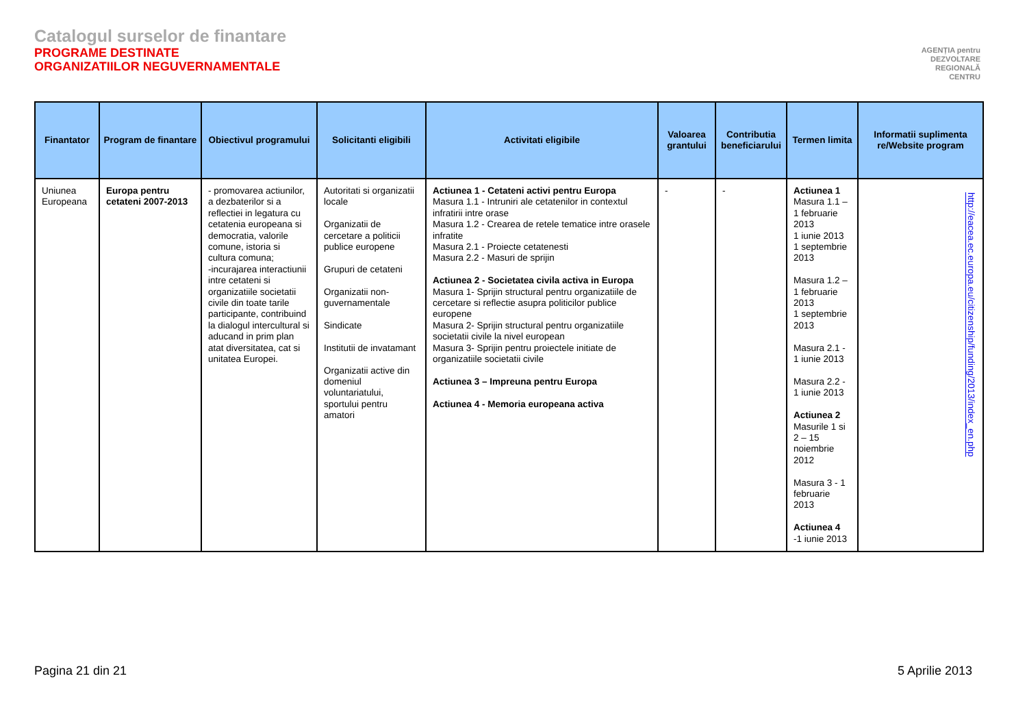Catalogul surselor de finantare
PROGRAME DESTINATE
ORGANIZATIILOR NEGUVERNAMENTALE
AGENȚIA pentru
DEZVOLTARE
REGIONALĂ
CENTRU
| Finantator | Program de finantare | Obiectivul programului | Solicitanti eligibili | Activitati eligibile | Valoarea grantului | Contributia beneficiarului | Termen limita | Informatii suplimenta re/Website program |
| --- | --- | --- | --- | --- | --- | --- | --- | --- |
| Uniunea Europeana | Europa pentru cetateni 2007-2013 | - promovarea actiunilor, a dezbaterilor si a reflectiei in legatura cu cetatenia europeana si democratia, valorile comune, istoria si cultura comuna; -incurajarea interactiunii intre cetateni si organizatiile societatii civile din toate tarile participante, contribuind la dialogul intercultural si aducand in prim plan atat diversitatea, cat si unitatea Europei. | Autoritati si organizatii locale Organizatii de cercetare a politicii publice europene Grupuri de cetateni Organizatii non-guvernamentale Sindicate Institutii de invatamant Organizatii active din domeniul voluntariatului, sportului pentru amatori | Actiunea 1 - Cetateni activi pentru Europa Masura 1.1 - Intruniri ale cetatenilor in contextul infratirii intre orase Masura 1.2 - Crearea de retele tematice intre orasele infratite Masura 2.1 - Proiecte cetatenesti Masura 2.2 - Masuri de sprijin Actiunea 2 - Societatea civila activa in Europa Masura 1- Sprijin structural pentru organizatiile de cercetare si reflectie asupra politicilor publice europene Masura 2- Sprijin structural pentru organizatiile societatii civile la nivel european Masura 3- Sprijin pentru proiectele initiate de organizatiile societatii civile Actiunea 3 – Impreuna pentru Europa Actiunea 4 - Memoria europeana activa | - | - | Actiunea 1 Masura 1.1 – 1 februarie 2013 1 iunie 2013 1 septembrie 2013 Masura 1.2 – 1 februarie 2013 1 septembrie 2013 Masura 2.1 - 1 iunie 2013 Masura 2.2 - 1 iunie 2013 Actiunea 2 Masurile 1 si 2 – 15 noiembrie 2012 Masura 3 - 1 februarie 2013 Actiunea 4 -1 iunie 2013 | http://eacea.ec.europa.eu/citizenship/funding/2013/index_en.php |
Pagina 21 din 21 5 Aprilie 2013